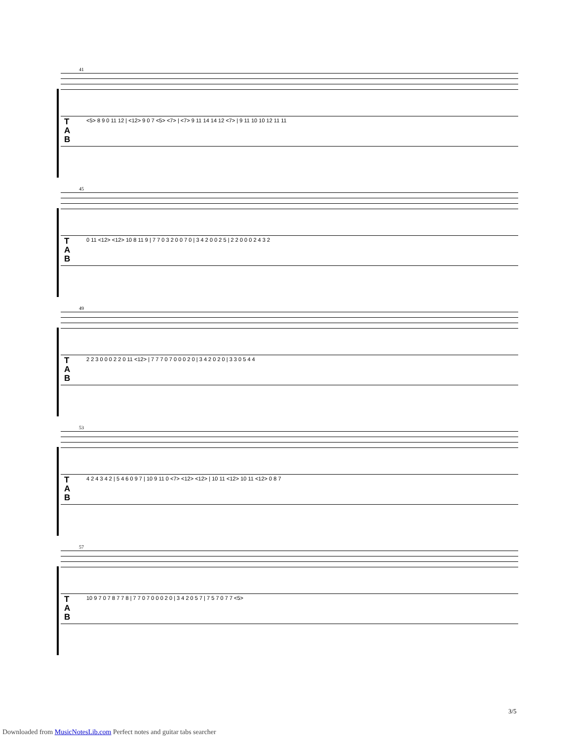41
T
A
B
<5> 8 9 0 11 12 | <12> 9 0 7 <5> <7> | <7> 9 11 14 14 12 <7> | 9 11 10 10 12 11 11
45
T
A
B
0 11 <12> <12> 10 8 11 9 | 7 7 0 3 2 0 0 7 0 | 3 4 2 0 0 2 5 | 2 2 0 0 0 2 4 3 2
49
T
A
B
2 2 3 0 0 0 2 2 0 11 <12> | 7 7 7 0 7 0 0 0 2 0 | 3 4 2 0 2 0 | 3 3 0 5 4 4
53
T
A
B
4 2 4 3 4 2 | 5 4 6 0 9 7 | 10 9 11 0 <7> <12> <12> | 10 11 <12> 10 11 <12> 0 8 7
57
T
A
B
10 9 7 0 7 8 7 7 8 | 7 7 0 7 0 0 0 2 0 | 3 4 2 0 5 7 | 7 5 7 0 7 7 <5>
3/5
Downloaded from MusicNotesLib.com Perfect notes and guitar tabs searcher